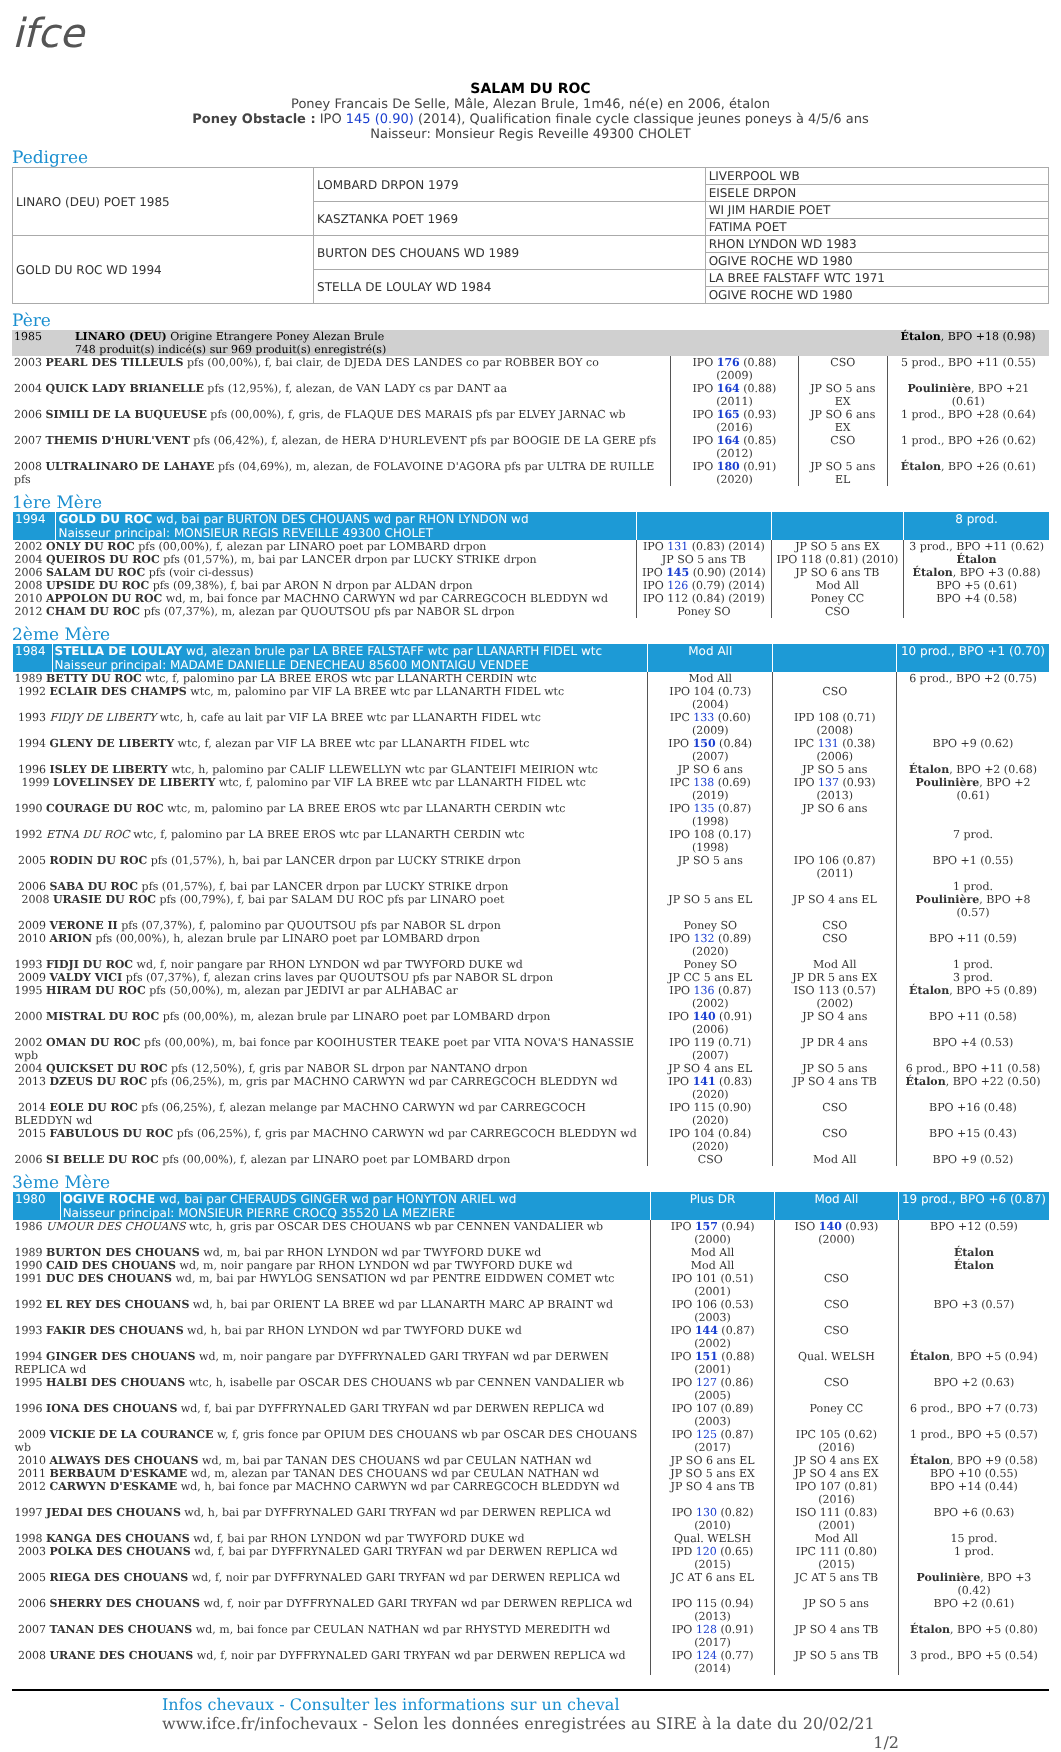ifce
SALAM DU ROC
Poney Francais De Selle, Mâle, Alezan Brule, 1m46, né(e) en 2006, étalon
Poney Obstacle : IPO 145 (0.90) (2014), Qualification finale cycle classique jeunes poneys à 4/5/6 ans
Naisseur: Monsieur Regis Reveille 49300 CHOLET
Pedigree
| LINARO (DEU) POET 1985 | LOMBARD DRPON 1979 | LIVERPOOL WB |
| | | EISELE DRPON |
| | KASZTANKA POET 1969 | WI JIM HARDIE POET |
| | | FATIMA POET |
| GOLD DU ROC WD 1994 | BURTON DES CHOUANS WD 1989 | RHON LYNDON WD 1983 |
| | | OGIVE ROCHE WD 1980 |
| | STELLA DE LOULAY WD 1984 | LA BREE FALSTAFF WTC 1971 |
| | | OGIVE ROCHE WD 1980 |
Père
| 1985 | LINARO (DEU) Origine Etrangere Poney Alezan Brule 748 produit(s) indicé(s) sur 969 produit(s) enregistré(s) | | | Étalon , BPO +18 (0.98) |
| 2003 PEARL DES TILLEULS pfs (00,00%), f, bai clair, de DJEDA DES LANDES co par ROBBER BOY co | | IPO 176 (0.88) (2009) | CSO | 5 prod., BPO +11 (0.55) |
| 2004 QUICK LADY BRIANELLE pfs (12,95%), f, alezan, de VAN LADY cs par DANT aa | | IPO 164 (0.88) (2011) | JP SO 5 ans EX | Poulinière , BPO +21 (0.61) |
| 2006 SIMILI DE LA BUQUEUSE pfs (00,00%), f, gris, de FLAQUE DES MARAIS pfs par ELVEY JARNAC wb | | IPO 165 (0.93) (2016) | JP SO 6 ans EX | 1 prod., BPO +28 (0.64) |
| 2007 THEMIS D'HURL'VENT pfs (06,42%), f, alezan, de HERA D'HURLEVENT pfs par BOOGIE DE LA GERE pfs | | IPO 164 (0.85) (2012) | CSO | 1 prod., BPO +26 (0.62) |
| 2008 ULTRALINARO DE LAHAYE pfs (04,69%), m, alezan, de FOLAVOINE D'AGORA pfs par ULTRA DE RUILLE pfs | | IPO 180 (0.91) (2020) | JP SO 5 ans EL | Étalon , BPO +26 (0.61) |
1ère Mère
| 1994 | GOLD DU ROC wd, bai par BURTON DES CHOUANS wd par RHON LYNDON wd Naisseur principal: MONSIEUR REGIS REVEILLE 49300 CHOLET | | | 8 prod. |
| 2002 ONLY DU ROC pfs (00,00%), f, alezan par LINARO poet par LOMBARD drpon | | IPO 131 (0.83) (2014) | JP SO 5 ans EX | 3 prod., BPO +11 (0.62) |
| 2004 QUEIROS DU ROC pfs (01,57%), m, bai par LANCER drpon par LUCKY STRIKE drpon | | JP SO 5 ans TB | IPO 118 (0.81) (2010) | Étalon |
| 2006 SALAM DU ROC pfs (voir ci-dessus) | | IPO 145 (0.90) (2014) | JP SO 6 ans TB | Étalon , BPO +3 (0.88) |
| 2008 UPSIDE DU ROC pfs (09,38%), f, bai par ARON N drpon par ALDAN drpon | | IPO 126 (0.79) (2014) | Mod All | BPO +5 (0.61) |
| 2010 APPOLON DU ROC wd, m, bai fonce par MACHNO CARWYN wd par CARREGCOCH BLEDDYN wd | | IPO 112 (0.84) (2019) | Poney CC | BPO +4 (0.58) |
| 2012 CHAM DU ROC pfs (07,37%), m, alezan par QUOUTSOU pfs par NABOR SL drpon | | Poney SO | CSO | |
2ème Mère
| 1984 | STELLA DE LOULAY wd, alezan brule par LA BREE FALSTAFF wtc par LLANARTH FIDEL wtc Naisseur principal: MADAME DANIELLE DENECHEAU 85600 MONTAIGU VENDEE | Mod All | | 10 prod., BPO +1 (0.70) |
| 1989 BETTY DU ROC wtc, f, palomino par LA BREE EROS wtc par LLANARTH CERDIN wtc | | Mod All | | 6 prod., BPO +2 (0.75) |
| 1992 ECLAIR DES CHAMPS wtc, m, palomino par VIF LA BREE wtc par LLANARTH FIDEL wtc | | IPO 104 (0.73) (2004) | CSO | |
| 1993 FIDJY DE LIBERTY wtc, h, cafe au lait par VIF LA BREE wtc par LLANARTH FIDEL wtc | | IPC 133 (0.60) (2009) | IPD 108 (0.71) (2008) | |
| 1994 GLENY DE LIBERTY wtc, f, alezan par VIF LA BREE wtc par LLANARTH FIDEL wtc | | IPO 150 (0.84) (2007) | IPC 131 (0.38) (2006) | BPO +9 (0.62) |
| 1996 ISLEY DE LIBERTY wtc, h, palomino par CALIF LLEWELLYN wtc par GLANTEIFI MEIRION wtc | | JP SO 6 ans | JP SO 5 ans | Étalon , BPO +2 (0.68) |
| 1999 LOVELINSEY DE LIBERTY wtc, f, palomino par VIF LA BREE wtc par LLANARTH FIDEL wtc | | IPC 138 (0.69) (2019) | IPO 137 (0.93) (2013) | Poulinière , BPO +2 (0.61) |
| 1990 COURAGE DU ROC wtc, m, palomino par LA BREE EROS wtc par LLANARTH CERDIN wtc | | IPO 135 (0.87) (1998) | JP SO 6 ans | |
| 1992 ETNA DU ROC wtc, f, palomino par LA BREE EROS wtc par LLANARTH CERDIN wtc | | IPO 108 (0.17) (1998) | | 7 prod. |
| 2005 RODIN DU ROC pfs (01,57%), h, bai par LANCER drpon par LUCKY STRIKE drpon | | JP SO 5 ans | IPO 106 (0.87) (2011) | BPO +1 (0.55) |
| 2006 SABA DU ROC pfs (01,57%), f, bai par LANCER drpon par LUCKY STRIKE drpon | | | | 1 prod. |
| 2008 URASIE DU ROC pfs (00,79%), f, bai par SALAM DU ROC pfs par LINARO poet | | JP SO 5 ans EL | JP SO 4 ans EL | Poulinière , BPO +8 (0.57) |
| 2009 VERONE II pfs (07,37%), f, palomino par QUOUTSOU pfs par NABOR SL drpon | | Poney SO | CSO | |
| 2010 ARION pfs (00,00%), h, alezan brule par LINARO poet par LOMBARD drpon | | IPO 132 (0.89) (2020) | CSO | BPO +11 (0.59) |
| 1993 FIDJI DU ROC wd, f, noir pangare par RHON LYNDON wd par TWYFORD DUKE wd | | Poney SO | Mod All | 1 prod. |
| 2009 VALDY VICI pfs (07,37%), f, alezan crins laves par QUOUTSOU pfs par NABOR SL drpon | | JP CC 5 ans EL | JP DR 5 ans EX | 3 prod. |
| 1995 HIRAM DU ROC pfs (50,00%), m, alezan par JEDIVI ar par ALHABAC ar | | IPO 136 (0.87) (2002) | ISO 113 (0.57) (2002) | Étalon , BPO +5 (0.89) |
| 2000 MISTRAL DU ROC pfs (00,00%), m, alezan brule par LINARO poet par LOMBARD drpon | | IPO 140 (0.91) (2006) | JP SO 4 ans | BPO +11 (0.58) |
| 2002 OMAN DU ROC pfs (00,00%), m, bai fonce par KOOIHUSTER TEAKE poet par VITA NOVA'S HANASSIE wpb | | IPO 119 (0.71) (2007) | JP DR 4 ans | BPO +4 (0.53) |
| 2004 QUICKSET DU ROC pfs (12,50%), f, gris par NABOR SL drpon par NANTANO drpon | | JP SO 4 ans EL | JP SO 5 ans | 6 prod., BPO +11 (0.58) |
| 2013 DZEUS DU ROC pfs (06,25%), m, gris par MACHNO CARWYN wd par CARREGCOCH BLEDDYN wd | | IPO 141 (0.83) (2020) | JP SO 4 ans TB | Étalon , BPO +22 (0.50) |
| 2014 EOLE DU ROC pfs (06,25%), f, alezan melange par MACHNO CARWYN wd par CARREGCOCH BLEDDYN wd | | IPO 115 (0.90) (2020) | CSO | BPO +16 (0.48) |
| 2015 FABULOUS DU ROC pfs (06,25%), f, gris par MACHNO CARWYN wd par CARREGCOCH BLEDDYN wd | | IPO 104 (0.84) (2020) | CSO | BPO +15 (0.43) |
| 2006 SI BELLE DU ROC pfs (00,00%), f, alezan par LINARO poet par LOMBARD drpon | | CSO | Mod All | BPO +9 (0.52) |
3ème Mère
| 1980 | OGIVE ROCHE wd, bai par CHERAUDS GINGER wd par HONYTON ARIEL wd Naisseur principal: MONSIEUR PIERRE CROCQ 35520 LA MEZIERE | Plus DR | Mod All | 19 prod., BPO +6 (0.87) |
| 1986 UMOUR DES CHOUANS wtc, h, gris par OSCAR DES CHOUANS wb par CENNEN VANDALIER wb | | IPO 157 (0.94) (2000) | ISO 140 (0.93) (2000) | BPO +12 (0.59) |
| 1989 BURTON DES CHOUANS wd, m, bai par RHON LYNDON wd par TWYFORD DUKE wd | | Mod All | | Étalon |
| 1990 CAID DES CHOUANS wd, m, noir pangare par RHON LYNDON wd par TWYFORD DUKE wd | | Mod All | | Étalon |
| 1991 DUC DES CHOUANS wd, m, bai par HWYLOG SENSATION wd par PENTRE EIDDWEN COMET wtc | | IPO 101 (0.51) (2001) | CSO | |
| 1992 EL REY DES CHOUANS wd, h, bai par ORIENT LA BREE wd par LLANARTH MARC AP BRAINT wd | | IPO 106 (0.53) (2003) | CSO | BPO +3 (0.57) |
| 1993 FAKIR DES CHOUANS wd, h, bai par RHON LYNDON wd par TWYFORD DUKE wd | | IPO 144 (0.87) (2002) | CSO | |
| 1994 GINGER DES CHOUANS wd, m, noir pangare par DYFFRYNALED GARI TRYFAN wd par DERWEN REPLICA wd | | IPO 151 (0.88) (2001) | Qual. WELSH | Étalon , BPO +5 (0.94) |
| 1995 HALBI DES CHOUANS wtc, h, isabelle par OSCAR DES CHOUANS wb par CENNEN VANDALIER wb | | IPO 127 (0.86) (2005) | CSO | BPO +2 (0.63) |
| 1996 IONA DES CHOUANS wd, f, bai par DYFFRYNALED GARI TRYFAN wd par DERWEN REPLICA wd | | IPO 107 (0.89) (2003) | Poney CC | 6 prod., BPO +7 (0.73) |
| 2009 VICKIE DE LA COURANCE w, f, gris fonce par OPIUM DES CHOUANS wb par OSCAR DES CHOUANS wb | | IPO 125 (0.87) (2017) | IPC 105 (0.62) (2016) | 1 prod., BPO +5 (0.57) |
| 2010 ALWAYS DES CHOUANS wd, m, bai par TANAN DES CHOUANS wd par CEULAN NATHAN wd | | JP SO 6 ans EL | JP SO 4 ans EX | Étalon , BPO +9 (0.58) |
| 2011 BERBAUM D'ESKAME wd, m, alezan par TANAN DES CHOUANS wd par CEULAN NATHAN wd | | JP SO 5 ans EX | JP SO 4 ans EX | BPO +10 (0.55) |
| 2012 CARWYN D'ESKAME wd, h, bai fonce par MACHNO CARWYN wd par CARREGCOCH BLEDDYN wd | | JP SO 4 ans TB | IPO 107 (0.81) (2016) | BPO +14 (0.44) |
| 1997 JEDAI DES CHOUANS wd, h, bai par DYFFRYNALED GARI TRYFAN wd par DERWEN REPLICA wd | | IPO 130 (0.82) (2010) | ISO 111 (0.83) (2001) | BPO +6 (0.63) |
| 1998 KANGA DES CHOUANS wd, f, bai par RHON LYNDON wd par TWYFORD DUKE wd | | Qual. WELSH | Mod All | 15 prod. |
| 2003 POLKA DES CHOUANS wd, f, bai par DYFFRYNALED GARI TRYFAN wd par DERWEN REPLICA wd | | IPD 120 (0.65) (2015) | IPC 111 (0.80) (2015) | 1 prod. |
| 2005 RIEGA DES CHOUANS wd, f, noir par DYFFRYNALED GARI TRYFAN wd par DERWEN REPLICA wd | | JC AT 6 ans EL | JC AT 5 ans TB | Poulinière , BPO +3 (0.42) |
| 2006 SHERRY DES CHOUANS wd, f, noir par DYFFRYNALED GARI TRYFAN wd par DERWEN REPLICA wd | | IPO 115 (0.94) (2013) | JP SO 5 ans | BPO +2 (0.61) |
| 2007 TANAN DES CHOUANS wd, m, bai fonce par CEULAN NATHAN wd par RHYSTYD MEREDITH wd | | IPO 128 (0.91) (2017) | JP SO 4 ans TB | Étalon , BPO +5 (0.80) |
| 2008 URANE DES CHOUANS wd, f, noir par DYFFRYNALED GARI TRYFAN wd par DERWEN REPLICA wd | | IPO 124 (0.77) (2014) | JP SO 5 ans TB | 3 prod., BPO +5 (0.54) |
Infos chevaux - Consulter les informations sur un cheval
www.ifce.fr/infochevaux - Selon les données enregistrées au SIRE à la date du 20/02/21 1/2